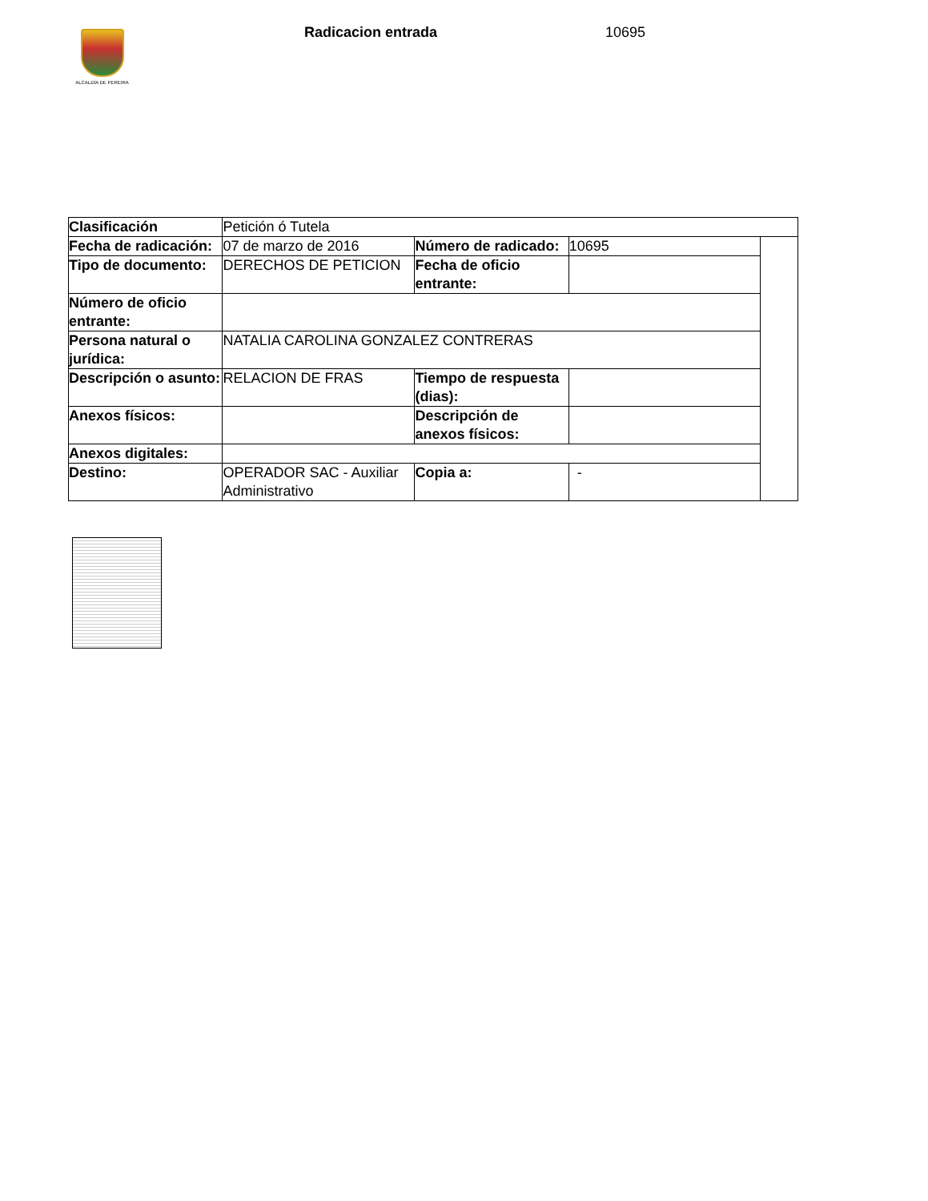ALCALDÍA DE PEREIRA
Radicacion entrada 10695
| Clasificación | Petición ó Tutela | | | |
| Fecha de radicación: | 07 de marzo de 2016 | Número de radicado: | 10695 | |
| Tipo de documento: | DERECHOS DE PETICION | Fecha de oficio entrante: | | |
| Número de oficio entrante: | | | | |
| Persona natural o jurídica: | NATALIA CAROLINA GONZALEZ CONTRERAS | | | |
| Descripción o asunto: | RELACION DE FRAS | Tiempo de respuesta (dias): | | |
| Anexos físicos: | | Descripción de anexos físicos: | | |
| Anexos digitales: | | | | |
| Destino: | OPERADOR SAC - Auxiliar Administrativo | Copia a: | - | |